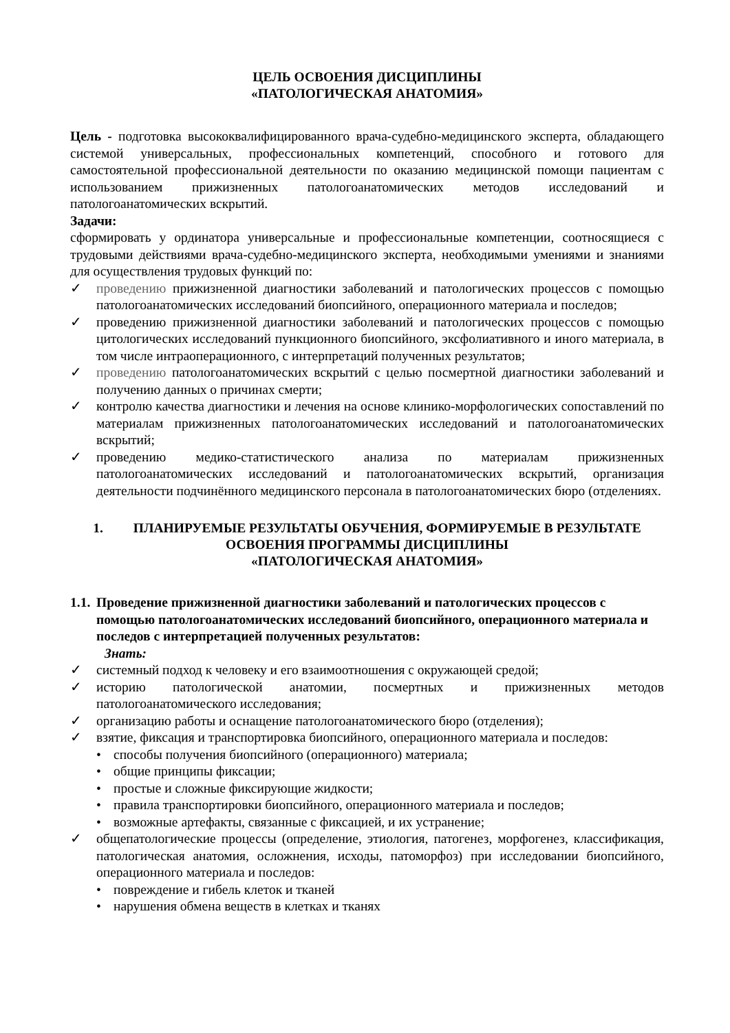ЦЕЛЬ ОСВОЕНИЯ ДИСЦИПЛИНЫ
«ПАТОЛОГИЧЕСКАЯ АНАТОМИЯ»
Цель - подготовка высококвалифицированного врача-судебно-медицинского эксперта, обладающего системой универсальных, профессиональных компетенций, способного и готового для самостоятельной профессиональной деятельности по оказанию медицинской помощи пациентам с использованием прижизненных патологоанатомических методов исследований и патологоанатомических вскрытий.
Задачи:
сформировать у ординатора универсальные и профессиональные компетенции, соотносящиеся с трудовыми действиями врача-судебно-медицинского эксперта, необходимыми умениями и знаниями для осуществления трудовых функций по:
✓ проведению прижизненной диагностики заболеваний и патологических процессов с помощью патологоанатомических исследований биопсийного, операционного материала и последов;
✓ проведению прижизненной диагностики заболеваний и патологических процессов с помощью цитологических исследований пункционного биопсийного, эксфолиативного и иного материала, в том числе интраоперационного, с интерпретаций полученных результатов;
✓ проведению патологоанатомических вскрытий с целью посмертной диагностики заболеваний и получению данных о причинах смерти;
✓ контролю качества диагностики и лечения на основе клинико-морфологических сопоставлений по материалам прижизненных патологоанатомических исследований и патологоанатомических вскрытий;
✓ проведению медико-статистического анализа по материалам прижизненных патологоанатомических исследований и патологоанатомических вскрытий, организация деятельности подчинённого медицинского персонала в патологоанатомических бюро (отделениях.
1. ПЛАНИРУЕМЫЕ РЕЗУЛЬТАТЫ ОБУЧЕНИЯ, ФОРМИРУЕМЫЕ В РЕЗУЛЬТАТЕ ОСВОЕНИЯ ПРОГРАММЫ ДИСЦИПЛИНЫ
«ПАТОЛОГИЧЕСКАЯ АНАТОМИЯ»
1.1. Проведение прижизненной диагностики заболеваний и патологических процессов с помощью патологоанатомических исследований биопсийного, операционного материала и последов с интерпретацией полученных результатов:
Знать:
✓ системный подход к человеку и его взаимоотношения с окружающей средой;
✓ историю патологической анатомии, посмертных и прижизненных методов патологоанатомического исследования;
✓ организацию работы и оснащение патологоанатомического бюро (отделения);
✓ взятие, фиксация и транспортировка биопсийного, операционного материала и последов:
• способы получения биопсийного (операционного) материала;
• общие принципы фиксации;
• простые и сложные фиксирующие жидкости;
• правила транспортировки биопсийного, операционного материала и последов;
• возможные артефакты, связанные с фиксацией, и их устранение;
✓ общепатологические процессы (определение, этиология, патогенез, морфогенез, классификация, патологическая анатомия, осложнения, исходы, патоморфоз) при исследовании биопсийного, операционного материала и последов:
• повреждение и гибель клеток и тканей
• нарушения обмена веществ в клетках и тканях